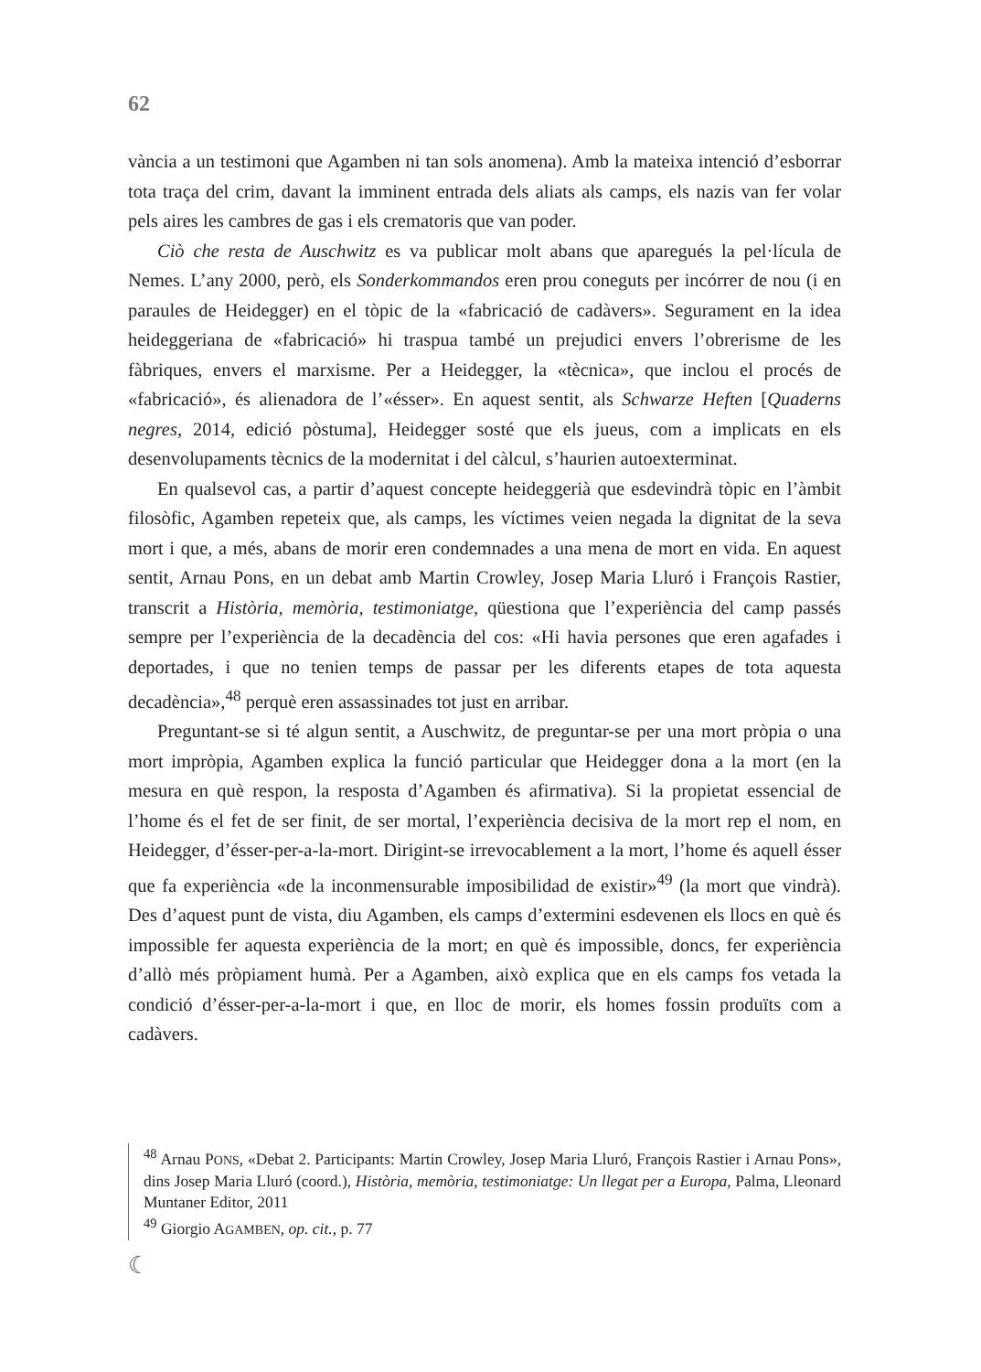62
vància a un testimoni que Agamben ni tan sols anomena). Amb la mateixa intenció d’esborrar tota traça del crim, davant la imminent entrada dels aliats als camps, els nazis van fer volar pels aires les cambres de gas i els crematoris que van poder.
Ciò che resta de Auschwitz es va publicar molt abans que aparegués la pel·lícula de Nemes. L’any 2000, però, els Sonderkommandos eren prou coneguts per incórrer de nou (i en paraules de Heidegger) en el tòpic de la «fabricació de cadàvers». Segurament en la idea heideggeriana de «fabricació» hi traspua també un prejudici envers l’obrerisme de les fàbriques, envers el marxisme. Per a Heidegger, la «tècnica», que inclou el procés de «fabricació», és alienadora de l’«ésser». En aquest sentit, als Schwarze Heften [Quaderns negres, 2014, edició pòstuma], Heidegger sosté que els jueus, com a implicats en els desenvolupaments tècnics de la modernitat i del càlcul, s’haurien autoexterminat.
En qualsevol cas, a partir d’aquest concepte heideggerià que esdevindrà tòpic en l’àmbit filosòfic, Agamben repeteix que, als camps, les víctimes veien negada la dignitat de la seva mort i que, a més, abans de morir eren condemnades a una mena de mort en vida. En aquest sentit, Arnau Pons, en un debat amb Martin Crowley, Josep Maria Lluró i François Rastier, transcrit a Història, memòria, testimoniatge, qüestiona que l’experiència del camp passés sempre per l’experiència de la decadència del cos: «Hi havia persones que eren agafades i deportades, i que no tenien temps de passar per les diferents etapes de tota aquesta decadència»,<sup>48</sup> perquè eren assassinades tot just en arribar.
Preguntant-se si té algun sentit, a Auschwitz, de preguntar-se per una mort pròpia o una mort impròpia, Agamben explica la funció particular que Heidegger dona a la mort (en la mesura en què respon, la resposta d’Agamben és afirmativa). Si la propietat essencial de l’home és el fet de ser finit, de ser mortal, l’experiència decisiva de la mort rep el nom, en Heidegger, d’ésser-per-a-la-mort. Dirigint-se irrevocablement a la mort, l’home és aquell ésser que fa experiència «de la inconmensurable imposibilidad de existir»<sup>49</sup> (la mort que vindrà). Des d’aquest punt de vista, diu Agamben, els camps d’extermini esdevenen els llocs en què és impossible fer aquesta experiència de la mort; en què és impossible, doncs, fer experiència d’allò més pròpiament humà. Per a Agamben, això explica que en els camps fos vetada la condició d’ésser-per-a-la-mort i que, en lloc de morir, els homes fossin produïts com a cadàvers.
<sup>48</sup> Arnau PONS, «Debat 2. Participants: Martin Crowley, Josep Maria Lluró, François Rastier i Arnau Pons», dins Josep Maria Lluró (coord.), Història, memòria, testimoniatge: Un llegat per a Europa, Palma, Lleonard Muntaner Editor, 2011
<sup>49</sup> Giorgio AGAMBEN, op. cit., p. 77
☾